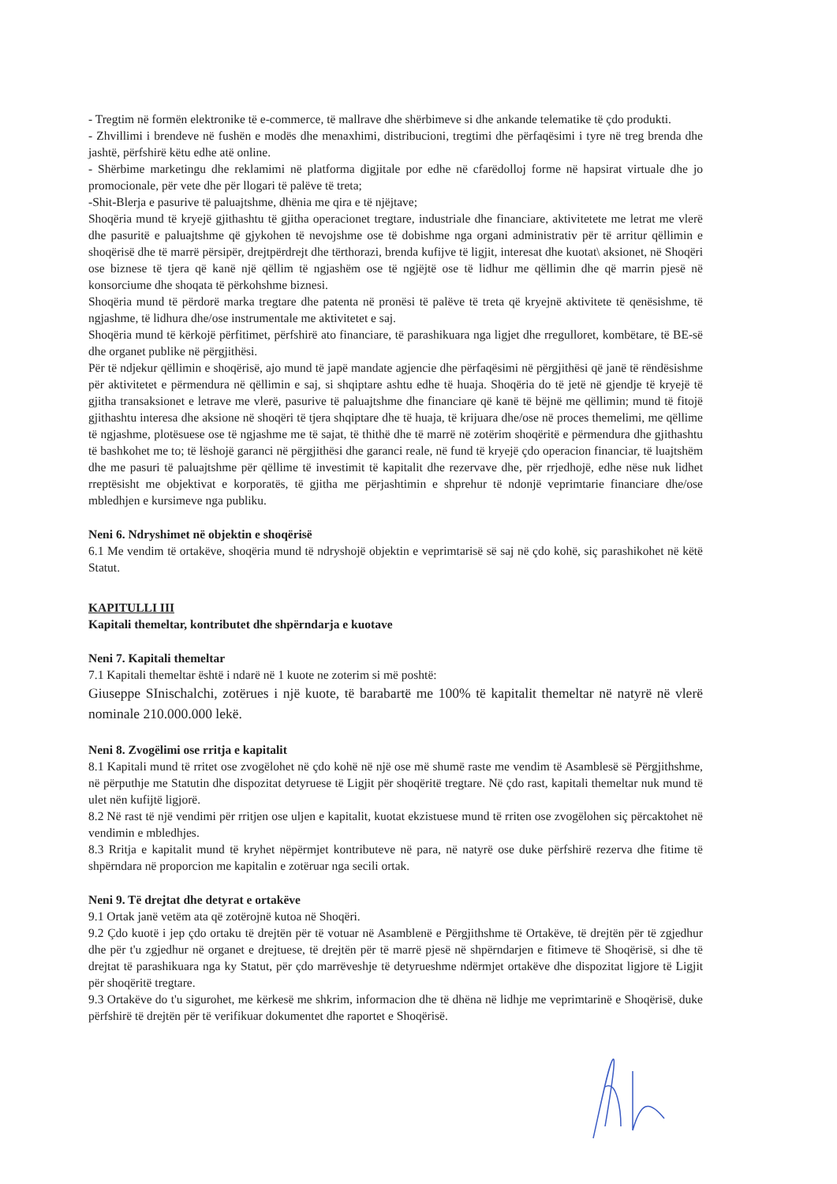- Tregtim në formën elektronike të e-commerce, të mallrave dhe shërbimeve si dhe ankande telematike të çdo produkti.
- Zhvillimi i brendeve në fushën e modës dhe menaxhimi, distribucioni, tregtimi dhe përfaqësimi i tyre në treg brenda dhe jashtë, përfshirë këtu edhe atë online.
- Shërbime marketingu dhe reklamimi në platforma digjitale por edhe në cfarëdolloj forme në hapsirat virtuale dhe jo promocionale, për vete dhe për llogari të palëve të treta;
-Shit-Blerja e pasurive të paluajtshme, dhënia me qira e të njëjtave;
Shoqëria mund të kryejë gjithashtu të gjitha operacionet tregtare, industriale dhe financiare, aktivitetete me letrat me vlerë dhe pasuritë e paluajtshme që gjykohen të nevojshme ose të dobishme nga organi administrativ për të arritur qëllimin e shoqërisë dhe të marrë përsipër, drejtpërdrejt dhe tërthorazi, brenda kufijve të ligjit, interesat dhe kuotat\ aksionet, në Shoqëri ose biznese të tjera që kanë një qëllim të ngjashëm ose të ngjëjtë ose të lidhur me qëllimin dhe që marrin pjesë në konsorciume dhe shoqata të përkohshme biznesi.
Shoqëria mund të përdorë marka tregtare dhe patenta në pronësi të palëve të treta që kryejnë aktivitete të qenësishme, të ngjashme, të lidhura dhe/ose instrumentale me aktivitetet e saj.
Shoqëria mund të kërkojë përfitimet, përfshirë ato financiare, të parashikuara nga ligjet dhe rregulloret, kombëtare, të BE-së dhe organet publike në përgjithësi.
Për të ndjekur qëllimin e shoqërisë, ajo mund të japë mandate agjencie dhe përfaqësimi në përgjithësi që janë të rëndësishme për aktivitetet e përmendura në qëllimin e saj, si shqiptare ashtu edhe të huaja. Shoqëria do të jetë në gjendje të kryejë të gjitha transaksionet e letrave me vlerë, pasurive të paluajtshme dhe financiare që kanë të bëjnë me qëllimin; mund të fitojë gjithashtu interesa dhe aksione në shoqëri të tjera shqiptare dhe të huaja, të krijuara dhe/ose në proces themelimi, me qëllime të ngjashme, plotësuese ose të ngjashme me të sajat, të thithë dhe të marrë në zotërim shoqëritë e përmendura dhe gjithashtu të bashkohet me to; të lëshojë garanci në përgjithësi dhe garanci reale, në fund të kryejë çdo operacion financiar, të luajtshëm dhe me pasuri të paluajtshme për qëllime të investimit të kapitalit dhe rezervave dhe, për rrjedhojë, edhe nëse nuk lidhet rreptësisht me objektivat e korporatës, të gjitha me përjashtimin e shprehur të ndonjë veprimtarie financiare dhe/ose mbledhjen e kursimeve nga publiku.
Neni 6. Ndryshimet në objektin e shoqërisë
6.1 Me vendim të ortakëve, shoqëria mund të ndryshojë objektin e veprimtarisë së saj në çdo kohë, siç parashikohet në këtë Statut.
KAPITULLI III
Kapitali themeltar, kontributet dhe shpërndarja e kuotave
Neni 7. Kapitali themeltar
7.1 Kapitali themeltar është i ndarë në 1 kuote ne zoterim si më poshtë:
Giuseppe SInischalchi, zotërues i një kuote, të barabartë me 100% të kapitalit themeltar në natyrë në vlerë nominale 210.000.000 lekë.
Neni 8. Zvogëlimi ose rritja e kapitalit
8.1 Kapitali mund të rritet ose zvogëlohet në çdo kohë në një ose më shumë raste me vendim të Asamblesë së Përgjithshme, në përputhje me Statutin dhe dispozitat detyruese të Ligjit për shoqëritë tregtare. Në çdo rast, kapitali themeltar nuk mund të ulet nën kufijtë ligjorë.
8.2 Në rast të një vendimi për rritjen ose uljen e kapitalit, kuotat ekzistuese mund të rriten ose zvogëlohen siç përcaktohet në vendimin e mbledhjes.
8.3 Rritja e kapitalit mund të kryhet nëpërmjet kontributeve në para, në natyrë ose duke përfshirë rezerva dhe fitime të shpërndara në proporcion me kapitalin e zotëruar nga secili ortak.
Neni 9. Të drejtat dhe detyrat e ortakëve
9.1 Ortak janë vetëm ata që zotërojnë kutoa në Shoqëri.
9.2 Çdo kuotë i jep çdo ortaku të drejtën për të votuar në Asamblenë e Përgjithshme të Ortakëve, të drejtën për të zgjedhur dhe për t'u zgjedhur në organet e drejtuese, të drejtën për të marrë pjesë në shpërndarjen e fitimeve të Shoqërisë, si dhe të drejtat të parashikuara nga ky Statut, për çdo marrëveshje të detyrueshme ndërmjet ortakëve dhe dispozitat ligjore të Ligjit për shoqëritë tregtare.
9.3 Ortakëve do t'u sigurohet, me kërkesë me shkrim, informacion dhe të dhëna në lidhje me veprimtarinë e Shoqërisë, duke përfshirë të drejtën për të verifikuar dokumentet dhe raportet e Shoqërisë.